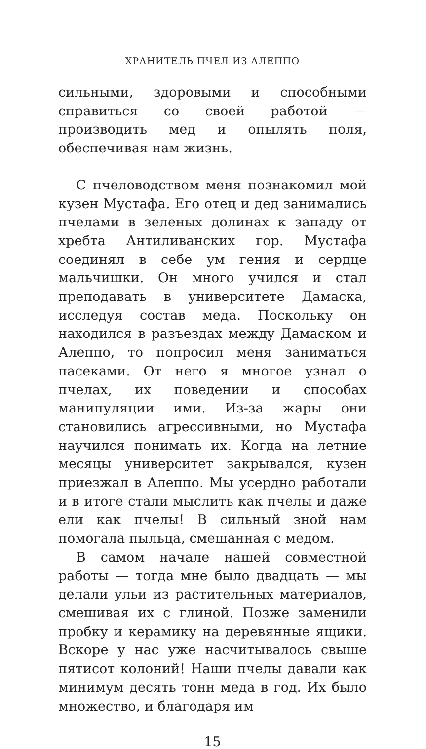ХРАНИТЕЛЬ ПЧЕЛ ИЗ АЛЕППО
сильными, здоровыми и способными справиться со своей работой — производить мед и опылять поля, обеспечивая нам жизнь.
С пчеловодством меня познакомил мой кузен Мустафа. Его отец и дед занимались пчелами в зеленых долинах к западу от хребта Антиливанских гор. Мустафа соединял в себе ум гения и сердце мальчишки. Он много учился и стал преподавать в университете Дамаска, исследуя состав меда. Поскольку он находился в разъездах между Дамаском и Алеппо, то попросил меня заниматься пасеками. От него я многое узнал о пчелах, их поведении и способах манипуляции ими. Из-за жары они становились агрессивными, но Мустафа научился понимать их. Когда на летние месяцы университет закрывался, кузен приезжал в Алеппо. Мы усердно работали и в итоге стали мыслить как пчелы и даже ели как пчелы! В сильный зной нам помогала пыльца, смешанная с медом.
В самом начале нашей совместной работы — тогда мне было двадцать — мы делали ульи из растительных материалов, смешивая их с глиной. Позже заменили пробку и керамику на деревянные ящики. Вскоре у нас уже насчитывалось свыше пятисот колоний! Наши пчелы давали как минимум десять тонн меда в год. Их было множество, и благодаря им
15